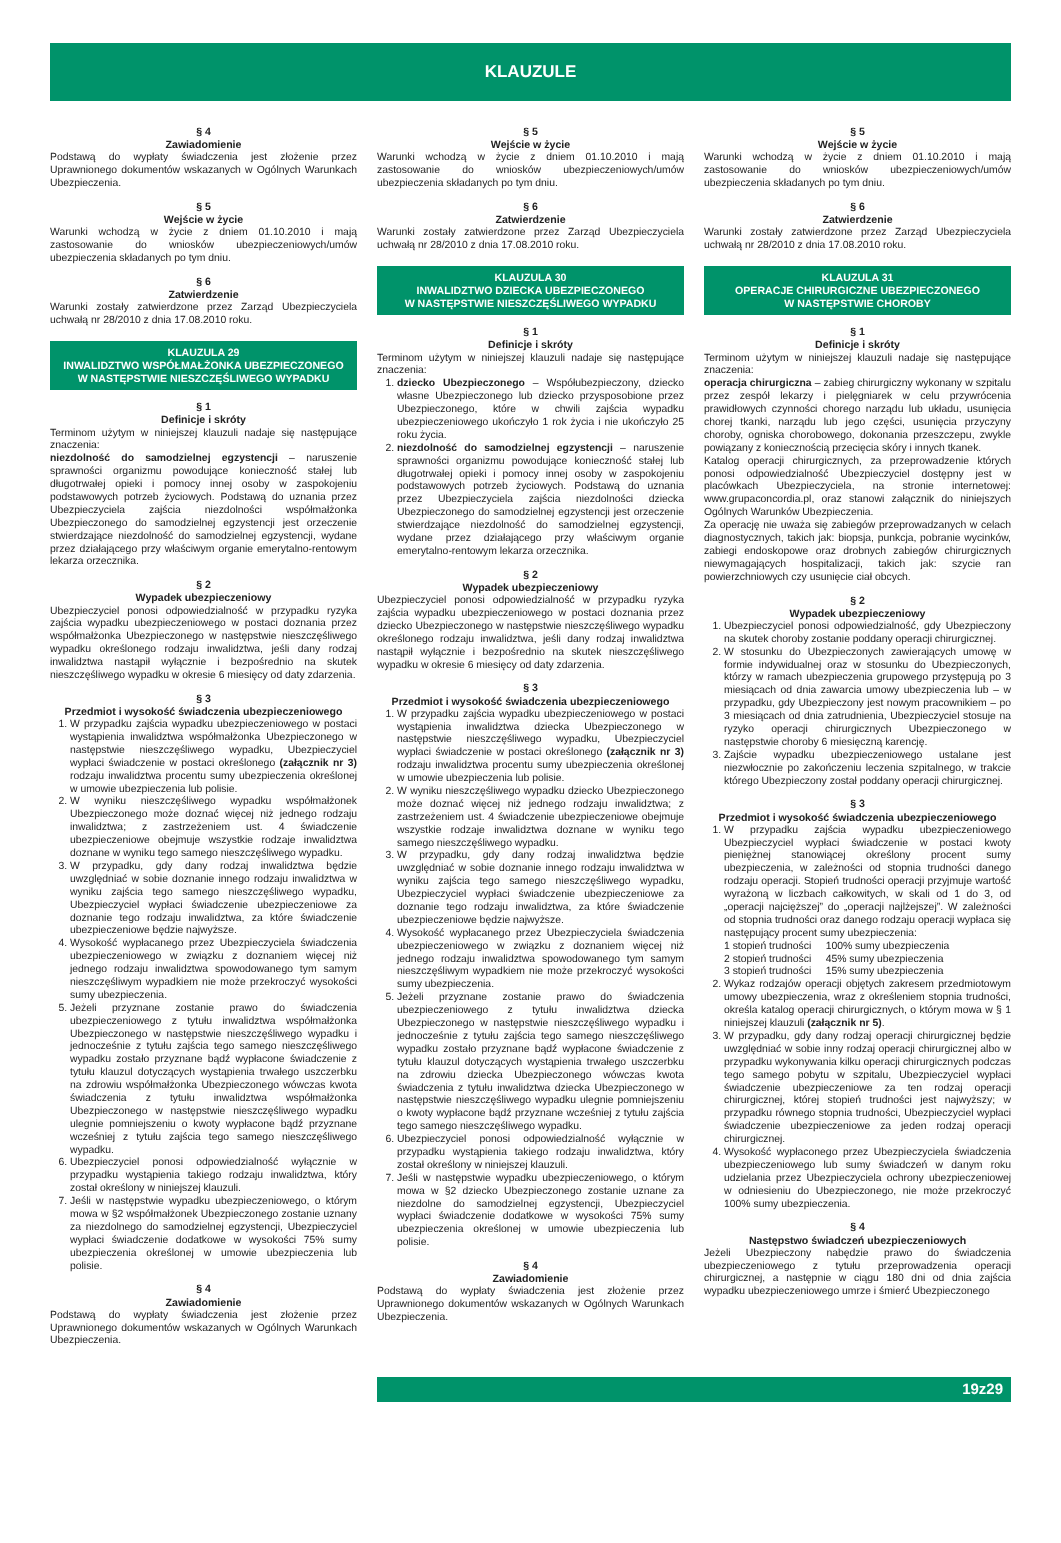KLAUZULE
§ 4
Zawiadomienie
Podstawą do wypłaty świadczenia jest złożenie przez Uprawnionego dokumentów wskazanych w Ogólnych Warunkach Ubezpieczenia.
§ 5
Wejście w życie
Warunki wchodzą w życie z dniem 01.10.2010 i mają zastosowanie do wniosków ubezpieczeniowych/umów ubezpieczenia składanych po tym dniu.
§ 6
Zatwierdzenie
Warunki zostały zatwierdzone przez Zarząd Ubezpieczyciela uchwałą nr 28/2010 z dnia 17.08.2010 roku.
KLAUZULA 29
INWALIDZTWO WSPÓŁMAŁŻONKA UBEZPIECZONEGO
W NASTĘPSTWIE NIESZCZĘŚLIWEGO WYPADKU
§ 1
Definicje i skróty
Terminom użytym w niniejszej klauzuli nadaje się następujące znaczenia:
niezdolność do samodzielnej egzystencji – naruszenie sprawności organizmu powodujące konieczność stałej lub długotrwałej opieki i pomocy innej osoby w zaspokojeniu podstawowych potrzeb życiowych. Podstawą do uznania przez Ubezpieczyciela zajścia niezdolności współmałżonka Ubezpieczonego do samodzielnej egzystencji jest orzeczenie stwierdzające niezdolność do samodzielnej egzystencji, wydane przez działającego przy właściwym organie emerytalno-rentowym lekarza orzecznika.
§ 2
Wypadek ubezpieczeniowy
Ubezpieczyciel ponosi odpowiedzialność w przypadku ryzyka zajścia wypadku ubezpieczeniowego w postaci doznania przez współmałżonka Ubezpieczonego w następstwie nieszczęśliwego wypadku określonego rodzaju inwalidztwa, jeśli dany rodzaj inwalidztwa nastąpił wyłącznie i bezpośrednio na skutek nieszczęśliwego wypadku w okresie 6 miesięcy od daty zdarzenia.
§ 3
Przedmiot i wysokość świadczenia ubezpieczeniowego
1. W przypadku zajścia wypadku ubezpieczeniowego w postaci wystąpienia inwalidztwa współmałżonka Ubezpieczonego w następstwie nieszczęśliwego wypadku, Ubezpieczyciel wypłaci świadczenie w postaci określonego (załącznik nr 3) rodzaju inwalidztwa procentu sumy ubezpieczenia określonej w umowie ubezpieczenia lub polisie.
2. W wyniku nieszczęśliwego wypadku współmałżonek Ubezpieczonego może doznać więcej niż jednego rodzaju inwalidztwa; z zastrzeżeniem ust. 4 świadczenie ubezpieczeniowe obejmuje wszystkie rodzaje inwalidztwa doznane w wyniku tego samego nieszczęśliwego wypadku.
3. W przypadku, gdy dany rodzaj inwalidztwa będzie uwzględniać w sobie doznanie innego rodzaju inwalidztwa w wyniku zajścia tego samego nieszczęśliwego wypadku, Ubezpieczyciel wypłaci świadczenie ubezpieczeniowe za doznanie tego rodzaju inwalidztwa, za które świadczenie ubezpieczeniowe będzie najwyższe.
4. Wysokość wypłacanego przez Ubezpieczyciela świadczenia ubezpieczeniowego w związku z doznaniem więcej niż jednego rodzaju inwalidztwa spowodowanego tym samym nieszczęśliwym wypadkiem nie może przekroczyć wysokości sumy ubezpieczenia.
5. Jeżeli przyznane zostanie prawo do świadczenia ubezpieczeniowego z tytułu inwalidztwa współmałżonka Ubezpieczonego w następstwie nieszczęśliwego wypadku i jednocześnie z tytułu zajścia tego samego nieszczęśliwego wypadku zostało przyznane bądź wypłacone świadczenie z tytułu klauzul dotyczących wystąpienia trwałego uszczerbku na zdrowiu współmałżonka Ubezpieczonego wówczas kwota świadczenia z tytułu inwalidztwa współmałżonka Ubezpieczonego w następstwie nieszczęśliwego wypadku ulegnie pomniejszeniu o kwoty wypłacone bądź przyznane wcześniej z tytułu zajścia tego samego nieszczęśliwego wypadku.
6. Ubezpieczyciel ponosi odpowiedzialność wyłącznie w przypadku wystąpienia takiego rodzaju inwalidztwa, który został określony w niniejszej klauzuli.
7. Jeśli w następstwie wypadku ubezpieczeniowego, o którym mowa w §2 współmałżonek Ubezpieczonego zostanie uznany za niezdolnego do samodzielnej egzystencji, Ubezpieczyciel wypłaci świadczenie dodatkowe w wysokości 75% sumy ubezpieczenia określonej w umowie ubezpieczenia lub polisie.
§ 4
Zawiadomienie
Podstawą do wypłaty świadczenia jest złożenie przez Uprawnionego dokumentów wskazanych w Ogólnych Warunkach Ubezpieczenia.
§ 5
Wejście w życie
Warunki wchodzą w życie z dniem 01.10.2010 i mają zastosowanie do wniosków ubezpieczeniowych/umów ubezpieczenia składanych po tym dniu.
§ 6
Zatwierdzenie
Warunki zostały zatwierdzone przez Zarząd Ubezpieczyciela uchwałą nr 28/2010 z dnia 17.08.2010 roku.
KLAUZULA 30
INWALIDZTWO DZIECKA UBEZPIECZONEGO
W NASTĘPSTWIE NIESZCZĘŚLIWEGO WYPADKU
§ 1
Definicje i skróty
Terminom użytym w niniejszej klauzuli nadaje się następujące znaczenia:
1. dziecko Ubezpieczonego – Współubezpieczony, dziecko własne Ubezpieczonego lub dziecko przysposobione przez Ubezpieczonego, które w chwili zajścia wypadku ubezpieczeniowego ukończyło 1 rok życia i nie ukończyło 25 roku życia.
2. niezdolność do samodzielnej egzystencji – naruszenie sprawności organizmu powodujące konieczność stałej lub długotrwałej opieki i pomocy innej osoby w zaspokojeniu podstawowych potrzeb życiowych. Podstawą do uznania przez Ubezpieczyciela zajścia niezdolności dziecka Ubezpieczonego do samodzielnej egzystencji jest orzeczenie stwierdzające niezdolność do samodzielnej egzystencji, wydane przez działającego przy właściwym organie emerytalno-rentowym lekarza orzecznika.
§ 2
Wypadek ubezpieczeniowy
Ubezpieczyciel ponosi odpowiedzialność w przypadku ryzyka zajścia wypadku ubezpieczeniowego w postaci doznania przez dziecko Ubezpieczonego w następstwie nieszczęśliwego wypadku określonego rodzaju inwalidztwa, jeśli dany rodzaj inwalidztwa nastąpił wyłącznie i bezpośrednio na skutek nieszczęśliwego wypadku w okresie 6 miesięcy od daty zdarzenia.
§ 3
Przedmiot i wysokość świadczenia ubezpieczeniowego
1. W przypadku zajścia wypadku ubezpieczeniowego w postaci wystąpienia inwalidztwa dziecka Ubezpieczonego w następstwie nieszczęśliwego wypadku, Ubezpieczyciel wypłaci świadczenie w postaci określonego (załącznik nr 3) rodzaju inwalidztwa procentu sumy ubezpieczenia określonej w umowie ubezpieczenia lub polisie.
2. W wyniku nieszczęśliwego wypadku dziecko Ubezpieczonego może doznać więcej niż jednego rodzaju inwalidztwa; z zastrzeżeniem ust. 4 świadczenie ubezpieczeniowe obejmuje wszystkie rodzaje inwalidztwa doznane w wyniku tego samego nieszczęśliwego wypadku.
3. W przypadku, gdy dany rodzaj inwalidztwa będzie uwzględniać w sobie doznanie innego rodzaju inwalidztwa w wyniku zajścia tego samego nieszczęśliwego wypadku, Ubezpieczyciel wypłaci świadczenie ubezpieczeniowe za doznanie tego rodzaju inwalidztwa, za które świadczenie ubezpieczeniowe będzie najwyższe.
4. Wysokość wypłacanego przez Ubezpieczyciela świadczenia ubezpieczeniowego w związku z doznaniem więcej niż jednego rodzaju inwalidztwa spowodowanego tym samym nieszczęśliwym wypadkiem nie może przekroczyć wysokości sumy ubezpieczenia.
5. Jeżeli przyznane zostanie prawo do świadczenia ubezpieczeniowego z tytułu inwalidztwa dziecka Ubezpieczonego w następstwie nieszczęśliwego wypadku i jednocześnie z tytułu zajścia tego samego nieszczęśliwego wypadku zostało przyznane bądź wypłacone świadczenie z tytułu klauzul dotyczących wystąpienia trwałego uszczerbku na zdrowiu dziecka Ubezpieczonego wówczas kwota świadczenia z tytułu inwalidztwa dziecka Ubezpieczonego w następstwie nieszczęśliwego wypadku ulegnie pomniejszeniu o kwoty wypłacone bądź przyznane wcześniej z tytułu zajścia tego samego nieszczęśliwego wypadku.
6. Ubezpieczyciel ponosi odpowiedzialność wyłącznie w przypadku wystąpienia takiego rodzaju inwalidztwa, który został określony w niniejszej klauzuli.
7. Jeśli w następstwie wypadku ubezpieczeniowego, o którym mowa w §2 dziecko Ubezpieczonego zostanie uznane za niezdolne do samodzielnej egzystencji, Ubezpieczyciel wypłaci świadczenie dodatkowe w wysokości 75% sumy ubezpieczenia określonej w umowie ubezpieczenia lub polisie.
§ 4
Zawiadomienie
Podstawą do wypłaty świadczenia jest złożenie przez Uprawnionego dokumentów wskazanych w Ogólnych Warunkach Ubezpieczenia.
§ 5
Wejście w życie
Warunki wchodzą w życie z dniem 01.10.2010 i mają zastosowanie do wniosków ubezpieczeniowych/umów ubezpieczenia składanych po tym dniu.
§ 6
Zatwierdzenie
Warunki zostały zatwierdzone przez Zarząd Ubezpieczyciela uchwałą nr 28/2010 z dnia 17.08.2010 roku.
KLAUZULA 31
OPERACJE CHIRURGICZNE UBEZPIECZONEGO
W NASTĘPSTWIE CHOROBY
§ 1
Definicje i skróty
Terminom użytym w niniejszej klauzuli nadaje się następujące znaczenia:
operacja chirurgiczna – zabieg chirurgiczny wykonany w szpitalu przez zespół lekarzy i pielęgniarek w celu przywrócenia prawidłowych czynności chorego narządu lub układu, usunięcia chorej tkanki, narządu lub jego części, usunięcia przyczyny choroby, ogniska chorobowego, dokonania przeszczepu, zwykle powiązany z koniecznością przecięcia skóry i innych tkanek.
Katalog operacji chirurgicznych, za przeprowadzenie których ponosi odpowiedzialność Ubezpieczyciel dostępny jest w placówkach Ubezpieczyciela, na stronie internetowej: www.grupaconcordia.pl, oraz stanowi załącznik do niniejszych Ogólnych Warunków Ubezpieczenia.
Za operację nie uważa się zabiegów przeprowadzanych w celach diagnostycznych, takich jak: biopsja, punkcja, pobranie wycinków, zabiegi endoskopowe oraz drobnych zabiegów chirurgicznych niewymagających hospitalizacji, takich jak: szycie ran powierzchniowych czy usunięcie ciał obcych.
§ 2
Wypadek ubezpieczeniowy
1. Ubezpieczyciel ponosi odpowiedzialność, gdy Ubezpieczony na skutek choroby zostanie poddany operacji chirurgicznej.
2. W stosunku do Ubezpieczonych zawierających umowę w formie indywidualnej oraz w stosunku do Ubezpieczonych, którzy w ramach ubezpieczenia grupowego przystępują po 3 miesiącach od dnia zawarcia umowy ubezpieczenia lub – w przypadku, gdy Ubezpieczony jest nowym pracownikiem – po 3 miesiącach od dnia zatrudnienia, Ubezpieczyciel stosuje na ryzyko operacji chirurgicznych Ubezpieczonego w następstwie choroby 6 miesięczną karencję.
3. Zajście wypadku ubezpieczeniowego ustalane jest niezwłocznie po zakończeniu leczenia szpitalnego, w trakcie którego Ubezpieczony został poddany operacji chirurgicznej.
§ 3
Przedmiot i wysokość świadczenia ubezpieczeniowego
1. W przypadku zajścia wypadku ubezpieczeniowego Ubezpieczyciel wypłaci świadczenie w postaci kwoty pieniężnej stanowiącej określony procent sumy ubezpieczenia, w zależności od stopnia trudności danego rodzaju operacji. Stopień trudności operacji przyjmuje wartość wyrażoną w liczbach całkowitych, w skali od 1 do 3, od „operacji najcięższej” do „operacji najlżejszej”. W zależności od stopnia trudności oraz danego rodzaju operacji wypłaca się następujący procent sumy ubezpieczenia:
1 stopień trudności 100% sumy ubezpieczenia
2 stopień trudności 45% sumy ubezpieczenia
3 stopień trudności 15% sumy ubezpieczenia
2. Wykaz rodzajów operacji objętych zakresem przedmiotowym umowy ubezpieczenia, wraz z określeniem stopnia trudności, określa katalog operacji chirurgicznych, o którym mowa w § 1 niniejszej klauzuli (załącznik nr 5).
3. W przypadku, gdy dany rodzaj operacji chirurgicznej będzie uwzględniać w sobie inny rodzaj operacji chirurgicznej albo w przypadku wykonywania kilku operacji chirurgicznych podczas tego samego pobytu w szpitalu, Ubezpieczyciel wypłaci świadczenie ubezpieczeniowe za ten rodzaj operacji chirurgicznej, której stopień trudności jest najwyższy; w przypadku równego stopnia trudności, Ubezpieczyciel wypłaci świadczenie ubezpieczeniowe za jeden rodzaj operacji chirurgicznej.
4. Wysokość wypłaconego przez Ubezpieczyciela świadczenia ubezpieczeniowego lub sumy świadczeń w danym roku udzielania przez Ubezpieczyciela ochrony ubezpieczeniowej w odniesieniu do Ubezpieczonego, nie może przekroczyć 100% sumy ubezpieczenia.
§ 4
Następstwo świadczeń ubezpieczeniowych
Jeżeli Ubezpieczony nabędzie prawo do świadczenia ubezpieczeniowego z tytułu przeprowadzenia operacji chirurgicznej, a następnie w ciągu 180 dni od dnia zajścia wypadku ubezpieczeniowego umrze i śmierć Ubezpieczonego
19z29